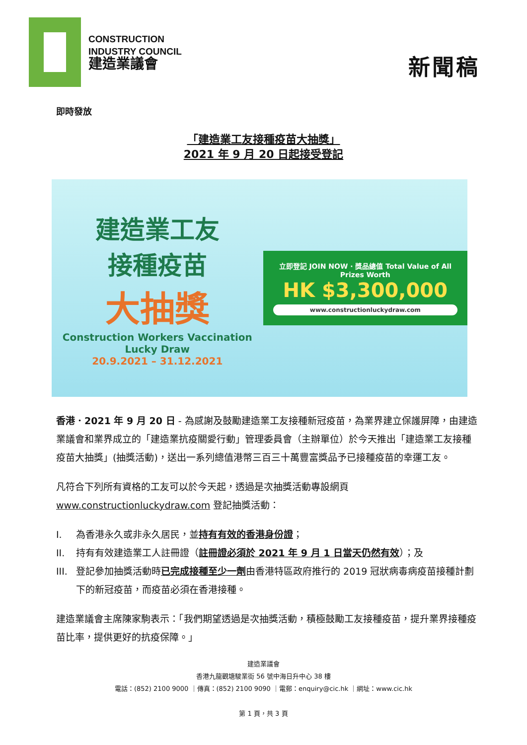CONSTRUCTION
INDUSTRY COUNCIL
建造業議會
新聞稿
即時發放
「建造業工友接種疫苗大抽獎」
2021 年 9 月 20 日起接受登記
建造業工友
接種疫苗
大抽獎
Construction Workers Vaccination Lucky Draw
20.9.2021 – 31.12.2021
立即登記 JOIN NOW · 獎品總值 Total Value of All Prizes Worth
HK $3,300,000
www.constructionluckydraw.com
香港．2021 年 9 月 20 日 - 為感謝及鼓勵建造業工友接種新冠疫苗，為業界建立保護屏障，由建造業議會和業界成立的「建造業抗疫關愛行動」管理委員會（主辦單位）於今天推出「建造業工友接種疫苗大抽獎」(抽獎活動)，送出一系列總值港幣三百三十萬豐富獎品予已接種疫苗的幸運工友。
凡符合下列所有資格的工友可以於今天起，透過是次抽獎活動專設網頁 www.constructionluckydraw.com 登記抽獎活動：
I. 為香港永久或非永久居民，並持有有效的香港身份證；
II. 持有有效建造業工人註冊證（註冊證必須於 2021 年 9 月 1 日當天仍然有效）；及
III. 登記參加抽獎活動時已完成接種至少一劑由香港特區政府推行的 2019 冠狀病毒病疫苗接種計劃下的新冠疫苗，而疫苗必須在香港接種。
建造業議會主席陳家駒表示：「我們期望透過是次抽獎活動，積極鼓勵工友接種疫苗，提升業界接種疫苗比率，提供更好的抗疫保障。」
建造業議會
香港九龍觀塘駿業街 56 號中海日升中心 38 樓
電話：(852) 2100 9000 ｜傳真：(852) 2100 9090 ｜電郵：enquiry@cic.hk ｜網址：www.cic.hk
第 1 頁，共 3 頁